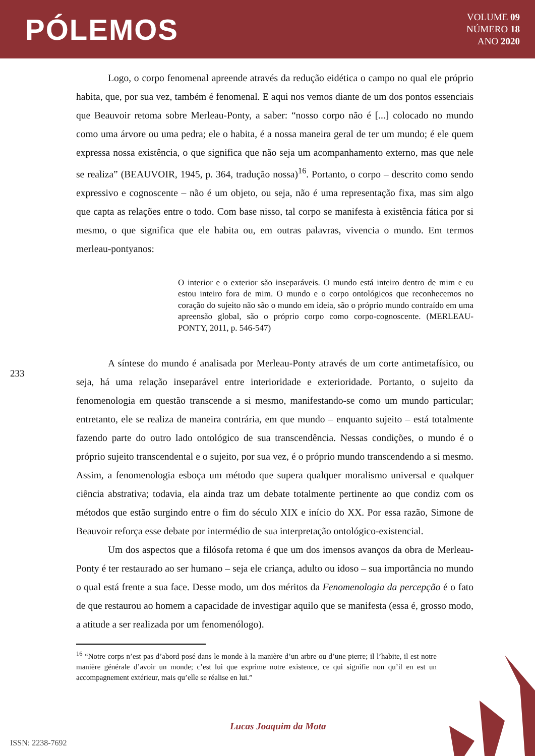PÓLEMOS
VOLUME 09
NÚMERO 18
ANO 2020
233
Logo, o corpo fenomenal apreende através da redução eidética o campo no qual ele próprio habita, que, por sua vez, também é fenomenal. E aqui nos vemos diante de um dos pontos essenciais que Beauvoir retoma sobre Merleau-Ponty, a saber: “nosso corpo não é [...] colocado no mundo como uma árvore ou uma pedra; ele o habita, é a nossa maneira geral de ter um mundo; é ele quem expressa nossa existência, o que significa que não seja um acompanhamento externo, mas que nele se realiza” (BEAUVOIR, 1945, p. 364, tradução nossa)<sup>16</sup>. Portanto, o corpo – descrito como sendo expressivo e cognoscente – não é um objeto, ou seja, não é uma representação fixa, mas sim algo que capta as relações entre o todo. Com base nisso, tal corpo se manifesta à existência fática por si mesmo, o que significa que ele habita ou, em outras palavras, vivencia o mundo. Em termos merleau-pontyanos:
O interior e o exterior são inseparáveis. O mundo está inteiro dentro de mim e eu estou inteiro fora de mim. O mundo e o corpo ontológicos que reconhecemos no coração do sujeito não são o mundo em ideia, são o próprio mundo contraído em uma apreensão global, são o próprio corpo como corpo-cognoscente. (MERLEAU-PONTY, 2011, p. 546-547)
A síntese do mundo é analisada por Merleau-Ponty através de um corte antimetafísico, ou seja, há uma relação inseparável entre interioridade e exterioridade. Portanto, o sujeito da fenomenologia em questão transcende a si mesmo, manifestando-se como um mundo particular; entretanto, ele se realiza de maneira contrária, em que mundo – enquanto sujeito – está totalmente fazendo parte do outro lado ontológico de sua transcendência. Nessas condições, o mundo é o próprio sujeito transcendental e o sujeito, por sua vez, é o próprio mundo transcendendo a si mesmo. Assim, a fenomenologia esboça um método que supera qualquer moralismo universal e qualquer ciência abstrativa; todavia, ela ainda traz um debate totalmente pertinente ao que condiz com os métodos que estão surgindo entre o fim do século XIX e início do XX. Por essa razão, Simone de Beauvoir reforça esse debate por intermédio de sua interpretação ontológico-existencial.
Um dos aspectos que a filósofa retoma é que um dos imensos avanços da obra de Merleau-Ponty é ter restaurado ao ser humano – seja ele criança, adulto ou idoso – sua importância no mundo o qual está frente a sua face. Desse modo, um dos méritos da Fenomenologia da percepção é o fato de que restaurou ao homem a capacidade de investigar aquilo que se manifesta (essa é, grosso modo, a atitude a ser realizada por um fenomenólogo).
<sup>16</sup> “Notre corps n’est pas d’abord posé dans le monde à la manière d’un arbre ou d’une pierre; il l’habite, il est notre manière générale d’avoir un monde; c’est lui que exprime notre existence, ce qui signifie non qu’il en est un accompagnement extérieur, mais qu’elle se réalise en lui.”
Lucas Joaquim da Mota
ISSN: 2238-7692